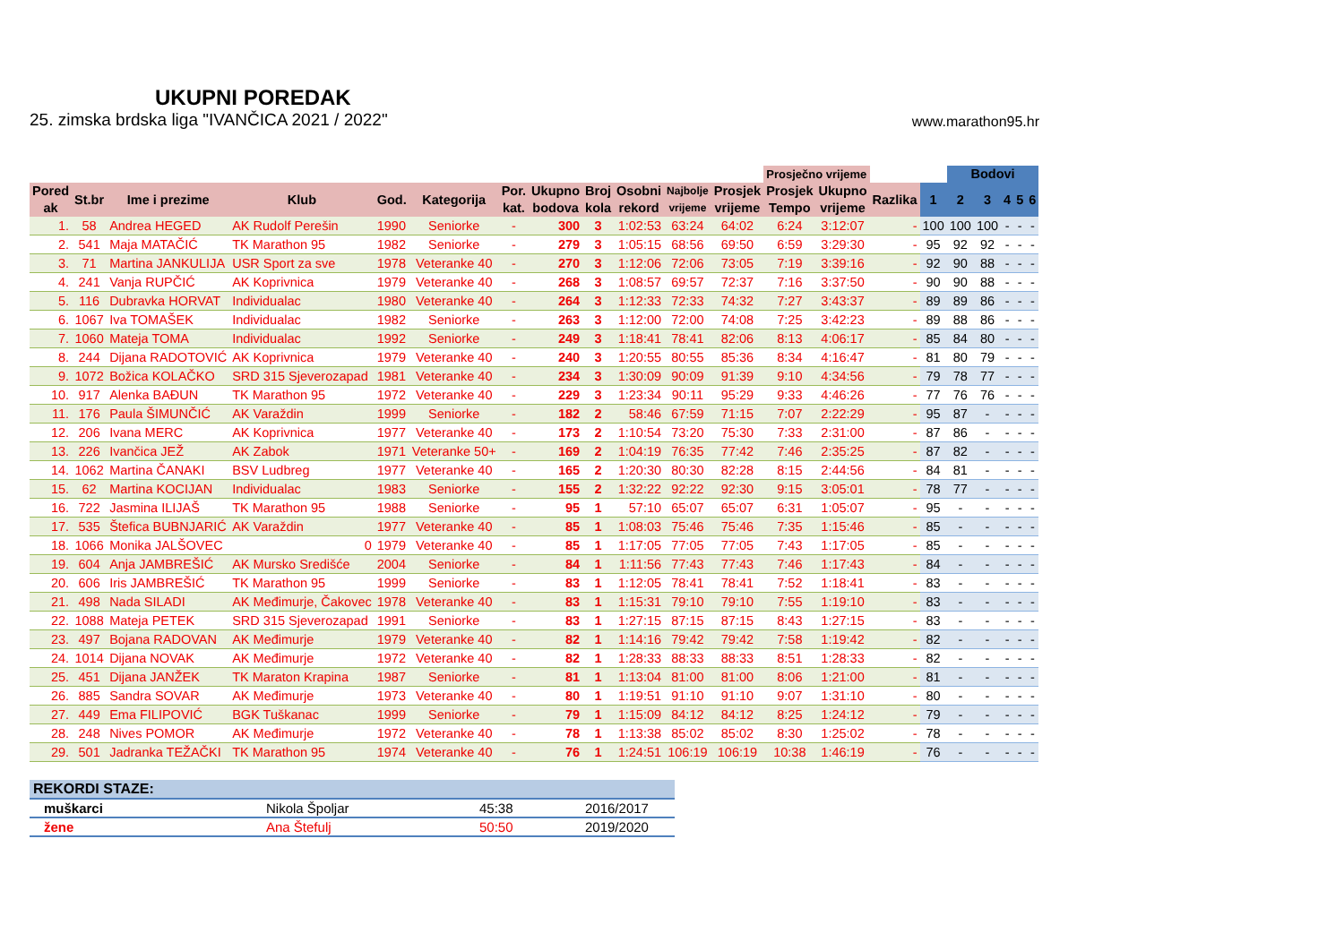UKUPNI POREDAK
25. zimska brdska liga "IVANČICA 2021 / 2022" www.marathon95.hr
| | | | | | | | | | | | | Prosječno vrijeme | | | | Bodovi | | | | |
| --- | --- | --- | --- | --- | --- | --- | --- | --- | --- | --- | --- | --- | --- | --- | --- | --- | --- | --- | --- | --- |
| Pored ak | St.br | Ime i prezime | Klub | God. | Kategorija | Por. kat. | Ukupno bodova | Broj kola | Osobni rekord | Najbolje vrijeme | Prosjek vrijeme | Prosjek Tempo | Ukupno vrijeme | Razlika | 1 | 2 | 3 | 4 | 5 | 6 |
| 1. | 58 | Andrea HEGED | AK Rudolf Perešin | 1990 | Seniorke | - | 300 | 3 | 1:02:53 | 63:24 | 64:02 | 6:24 | 3:12:07 | - | 100 | 100 | 100 | - | - | - |
| 2. | 541 | Maja MATAČIĆ | TK Marathon 95 | 1982 | Seniorke | - | 279 | 3 | 1:05:15 | 68:56 | 69:50 | 6:59 | 3:29:30 | - | 95 | 92 | 92 | - | - | - |
| 3. | 71 | Martina JANKULIJA | USR Sport za sve | 1978 | Veteranke 40 | - | 270 | 3 | 1:12:06 | 72:06 | 73:05 | 7:19 | 3:39:16 | - | 92 | 90 | 88 | - | - | - |
| 4. | 241 | Vanja RUPČIĆ | AK Koprivnica | 1979 | Veteranke 40 | - | 268 | 3 | 1:08:57 | 69:57 | 72:37 | 7:16 | 3:37:50 | - | 90 | 90 | 88 | - | - | - |
| 5. | 116 | Dubravka HORVAT | Individualac | 1980 | Veteranke 40 | - | 264 | 3 | 1:12:33 | 72:33 | 74:32 | 7:27 | 3:43:37 | - | 89 | 89 | 86 | - | - | - |
| 6. | 1067 | Iva TOMAŠEK | Individualac | 1982 | Seniorke | - | 263 | 3 | 1:12:00 | 72:00 | 74:08 | 7:25 | 3:42:23 | - | 89 | 88 | 86 | - | - | - |
| 7. | 1060 | Mateja TOMA | Individualac | 1992 | Seniorke | - | 249 | 3 | 1:18:41 | 78:41 | 82:06 | 8:13 | 4:06:17 | - | 85 | 84 | 80 | - | - | - |
| 8. | 244 | Dijana RADOTOVIĆ | AK Koprivnica | 1979 | Veteranke 40 | - | 240 | 3 | 1:20:55 | 80:55 | 85:36 | 8:34 | 4:16:47 | - | 81 | 80 | 79 | - | - | - |
| 9. | 1072 | Božica KOLAČKO | SRD 315 Sjeverozapad | 1981 | Veteranke 40 | - | 234 | 3 | 1:30:09 | 90:09 | 91:39 | 9:10 | 4:34:56 | - | 79 | 78 | 77 | - | - | - |
| 10. | 917 | Alenka BAĐUN | TK Marathon 95 | 1972 | Veteranke 40 | - | 229 | 3 | 1:23:34 | 90:11 | 95:29 | 9:33 | 4:46:26 | - | 77 | 76 | 76 | - | - | - |
| 11. | 176 | Paula ŠIMUNČIĆ | AK Varaždin | 1999 | Seniorke | - | 182 | 2 | 58:46 | 67:59 | 71:15 | 7:07 | 2:22:29 | - | 95 | 87 | - | - | - | - |
| 12. | 206 | Ivana MERC | AK Koprivnica | 1977 | Veteranke 40 | - | 173 | 2 | 1:10:54 | 73:20 | 75:30 | 7:33 | 2:31:00 | - | 87 | 86 | - | - | - | - |
| 13. | 226 | Ivančica JEŽ | AK Zabok | 1971 | Veteranke 50+ | - | 169 | 2 | 1:04:19 | 76:35 | 77:42 | 7:46 | 2:35:25 | - | 87 | 82 | - | - | - | - |
| 14. | 1062 | Martina ČANAKI | BSV Ludbreg | 1977 | Veteranke 40 | - | 165 | 2 | 1:20:30 | 80:30 | 82:28 | 8:15 | 2:44:56 | - | 84 | 81 | - | - | - | - |
| 15. | 62 | Martina KOCIJAN | Individualac | 1983 | Seniorke | - | 155 | 2 | 1:32:22 | 92:22 | 92:30 | 9:15 | 3:05:01 | - | 78 | 77 | - | - | - | - |
| 16. | 722 | Jasmina ILIJAŠ | TK Marathon 95 | 1988 | Seniorke | - | 95 | 1 | 57:10 | 65:07 | 65:07 | 6:31 | 1:05:07 | - | 95 | - | - | - | - | - |
| 17. | 535 | Štefica BUBNJARIĆ | AK Varaždin | 1977 | Veteranke 40 | - | 85 | 1 | 1:08:03 | 75:46 | 75:46 | 7:35 | 1:15:46 | - | 85 | - | - | - | - | - |
| 18. | 1066 | Monika JALŠOVEC | 0 | 1979 | Veteranke 40 | - | 85 | 1 | 1:17:05 | 77:05 | 77:05 | 7:43 | 1:17:05 | - | 85 | - | - | - | - | - |
| 19. | 604 | Anja JAMBREŠIĆ | AK Mursko Središće | 2004 | Seniorke | - | 84 | 1 | 1:11:56 | 77:43 | 77:43 | 7:46 | 1:17:43 | - | 84 | - | - | - | - | - |
| 20. | 606 | Iris JAMBREŠIĆ | TK Marathon 95 | 1999 | Seniorke | - | 83 | 1 | 1:12:05 | 78:41 | 78:41 | 7:52 | 1:18:41 | - | 83 | - | - | - | - | - |
| 21. | 498 | Nada SILADI | AK Međimurje, Čakovec | 1978 | Veteranke 40 | - | 83 | 1 | 1:15:31 | 79:10 | 79:10 | 7:55 | 1:19:10 | - | 83 | - | - | - | - | - |
| 22. | 1088 | Mateja PETEK | SRD 315 Sjeverozapad | 1991 | Seniorke | - | 83 | 1 | 1:27:15 | 87:15 | 87:15 | 8:43 | 1:27:15 | - | 83 | - | - | - | - | - |
| 23. | 497 | Bojana RADOVAN | AK Međimurje | 1979 | Veteranke 40 | - | 82 | 1 | 1:14:16 | 79:42 | 79:42 | 7:58 | 1:19:42 | - | 82 | - | - | - | - | - |
| 24. | 1014 | Dijana NOVAK | AK Međimurje | 1972 | Veteranke 40 | - | 82 | 1 | 1:28:33 | 88:33 | 88:33 | 8:51 | 1:28:33 | - | 82 | - | - | - | - | - |
| 25. | 451 | Dijana JANŽEK | TK Maraton Krapina | 1987 | Seniorke | - | 81 | 1 | 1:13:04 | 81:00 | 81:00 | 8:06 | 1:21:00 | - | 81 | - | - | - | - | - |
| 26. | 885 | Sandra SOVAR | AK Međimurje | 1973 | Veteranke 40 | - | 80 | 1 | 1:19:51 | 91:10 | 91:10 | 9:07 | 1:31:10 | - | 80 | - | - | - | - | - |
| 27. | 449 | Ema FILIPOVIĆ | BGK Tuškanac | 1999 | Seniorke | - | 79 | 1 | 1:15:09 | 84:12 | 84:12 | 8:25 | 1:24:12 | - | 79 | - | - | - | - | - |
| 28. | 248 | Nives POMOR | AK Međimurje | 1972 | Veteranke 40 | - | 78 | 1 | 1:13:38 | 85:02 | 85:02 | 8:30 | 1:25:02 | - | 78 | - | - | - | - | - |
| 29. | 501 | Jadranka TEŽAČKI | TK Marathon 95 | 1974 | Veteranke 40 | - | 76 | 1 | 1:24:51 | 106:19 | 106:19 | 10:38 | 1:46:19 | - | 76 | - | - | - | - | - |
| REKORDI STAZE: | | | |
| muškarci | Nikola Špoljar | 45:38 | 2016/2017 |
| žene | Ana Štefulj | 50:50 | 2019/2020 |